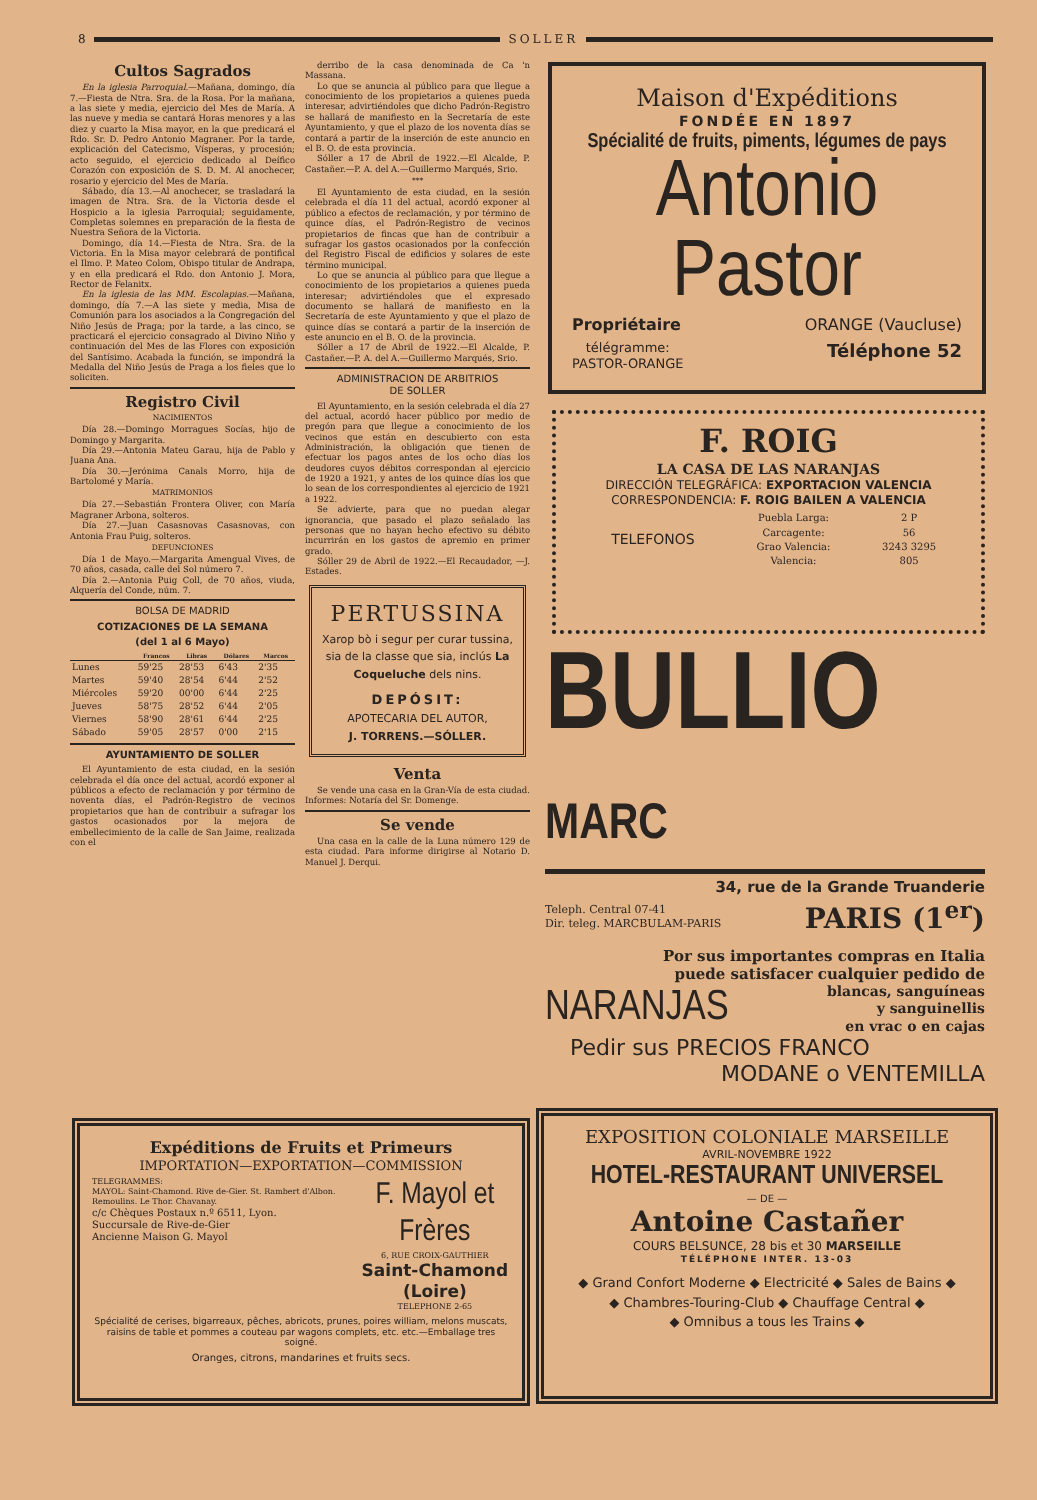8 SOLLER
Cultos Sagrados
En la iglesia Parroquial.—Mañana, domingo, día 7.—Fiesta de Ntra. Sra. de la Rosa. Por la mañana, a las siete y media, ejercicio del Mes de María. A las nueve y media se cantará Horas menores y a las diez y cuarto la Misa mayor, en la que predicará el Rdo. Sr. D. Pedro Antonio Magraner. Por la tarde, explicación del Catecismo, Vísperas, y procesión; acto seguido, el ejercicio dedicado al Deífico Corazón con exposición de S. D. M. Al anochecer, rosario y ejercicio del Mes de María.
Sábado, día 13.—Al anochecer, se trasladará la imagen de Ntra. Sra. de la Victoria desde el Hospicio a la iglesia Parroquial; seguidamente, Completas solemnes en preparación de la fiesta de Nuestra Señora de la Victoria.
Domingo, día 14.—Fiesta de Ntra. Sra. de la Victoria. En la Misa mayor celebrará de pontifical el Ilmo. P. Mateo Colom, Obispo titular de Andrapa, y en ella predicará el Rdo. don Antonio J. Mora, Rector de Felanitx.
En la iglesia de las MM. Escolapias.—Mañana, domingo, día 7.—A las siete y media, Misa de Comunión para los asociados a la Congregación del Niño Jesús de Praga; por la tarde, a las cinco, se practicará el ejercicio consagrado al Divino Niño y continuación del Mes de las Flores con exposición del Santísimo. Acabada la función, se impondrá la Medalla del Niño Jesús de Praga a los fieles que lo soliciten.
Registro Civil
NACIMIENTOS
Día 28.—Domingo Morragues Socías, hijo de Domingo y Margarita.
Día 29.—Antonia Mateu Garau, hija de Pablo y Juana Ana.
Día 30.—Jerónima Canals Morro, hija de Bartolomé y María.
MATRIMONIOS
Día 27.—Sebastián Frontera Oliver, con María Magraner Arbona, solteros.
Día 27.—Juan Casasnovas Casasnovas, con Antonia Frau Puig, solteros.
DEFUNCIONES
Día 1 de Mayo.—Margarita Amengual Vives, de 70 años, casada, calle del Sol número 7.
Día 2.—Antonia Puig Coll, de 70 años, viuda, Alquería del Conde, núm. 7.
BOLSA DE MADRID
COTIZACIONES DE LA SEMANA
(del 1 al 6 Mayo)
| | Francos | Libras | Dólares | Marcos |
| --- | --- | --- | --- | --- |
| Lunes | 59'25 | 28'53 | 6'43 | 2'35 |
| Martes | 59'40 | 28'54 | 6'44 | 2'52 |
| Miércoles | 59'20 | 00'00 | 6'44 | 2'25 |
| Jueves | 58'75 | 28'52 | 6'44 | 2'05 |
| Viernes | 58'90 | 28'61 | 6'44 | 2'25 |
| Sábado | 59'05 | 28'57 | 0'00 | 2'15 |
AYUNTAMIENTO DE SOLLER
El Ayuntamiento de esta ciudad, en la sesión celebrada el día once del actual, acordó exponer al públicos a efecto de reclamación y por término de noventa días, el Padrón-Registro de vecinos propietarios que han de contribuir a sufragar los gastos ocasionados por la mejora de embellecimiento de la calle de San Jaime, realizada con el
derribo de la casa denominada de Ca 'n Massana.
Lo que se anuncia al público para que llegue a conocimiento de los propietarios a quienes pueda interesar, advirtiéndoles que dicho Padrón-Registro se hallará de manifiesto en la Secretaría de este Ayuntamiento, y que el plazo de los noventa días se contará a partir de la inserción de este anuncio en el B. O. de esta provincia.
Sóller a 17 de Abril de 1922.—El Alcalde, P. Castañer.—P. A. del A.—Guillermo Marqués, Srio.
***
El Ayuntamiento de esta ciudad, en la sesión celebrada el día 11 del actual, acordó exponer al público a efectos de reclamación, y por término de quince días, el Padrón-Registro de vecinos propietarios de fincas que han de contribuir a sufragar los gastos ocasionados por la confección del Registro Fiscal de edificios y solares de este término municipal.
Lo que se anuncia al público para que llegue a conocimiento de los propietarios a quienes pueda interesar; advirtiéndoles que el expresado documento se hallará de manifiesto en la Secretaría de este Ayuntamiento y que el plazo de quince días se contará a partir de la inserción de este anuncio en el B. O. de la provincia.
Sóller a 17 de Abril de 1922.—El Alcalde, P. Castañer.—P. A. del A.—Guillermo Marqués, Srio.
ADMINISTRACION DE ARBITRIOS
DE SOLLER
El Ayuntamiento, en la sesión celebrada el día 27 del actual, acordó hacer público por medio de pregón para que llegue a conocimiento de los vecinos que están en descubierto con esta Administración, la obligación que tienen de efectuar los pagos antes de los ocho días los deudores cuyos débitos correspondan al ejercicio de 1920 a 1921, y antes de los quince días los que lo sean de los correspondientes al ejercicio de 1921 a 1922.
Se advierte, para que no puedan alegar ignorancia, que pasado el plazo señalado las personas que no hayan hecho efectivo su débito incurrirán en los gastos de apremio en primer grado.
Sóller 29 de Abril de 1922.—El Recaudador, —J. Estades.
PERTUSSINA
Xarop bò i segur per curar tussina, sia de la classe que sia, inclús La Coqueluche dels nins.
DEPÓSIT:
APOTECARIA DEL AUTOR,
J. TORRENS.—SÓLLER.
Venta
Se vende una casa en la Gran-Vía de esta ciudad. Informes: Notaría del Sr. Domenge.
Se vende
Una casa en la calle de la Luna número 129 de esta ciudad. Para informe dirigirse al Notario D. Manuel J. Derqui.
Maison d'Expéditions
FONDÉE EN 1897
Spécialité de fruits, piments, légumes de pays
Antonio Pastor
Propriétaire ORANGE (Vaucluse)
télégramme:
PASTOR-ORANGE Téléphone 52
F. ROIG
LA CASA DE LAS NARANJAS
DIRECCIÓN TELEGRÁFICA: EXPORTACION VALENCIA
CORRESPONDENCIA: F. ROIG BAILEN A VALENCIA
| TELEFONOS | Puebla Larga: | 2 P |
| | Carcagente: | 56 |
| | Grao Valencia: | 3243 3295 |
| | Valencia: | 805 |
BULLIO MARC
34, rue de la Grande Truanderie
Teleph. Central 07-41
Dir. teleg. MARCBULAM-PARIS PARIS (1<sup>er</sup>)
Por sus importantes compras en Italia
puede satisfacer cualquier pedido de
NARANJAS blancas, sanguíneas
y sanguinellis
en vrac o en cajas
Pedir sus PRECIOS FRANCO
MODANE o VENTEMILLA
Expéditions de Fruits et Primeurs
IMPORTATION—EXPORTATION—COMMISSION
TELEGRAMMES:
MAYOL: Saint-Chamond. Rive de-Gier. St. Rambert d'Albon. Remoulins. Le Thor. Chavanay.
c/c Chèques Postaux n.º 6511, Lyon.
Succursale de Rive-de-Gier
Ancienne Maison G. Mayol
F. Mayol et Frères
6, RUE CROIX-GAUTHIER
Saint-Chamond (Loire)
TELEPHONE 2-65
Spécialité de cerises, bigarreaux, pêches, abricots, prunes, poires william, melons muscats, raisins de table et pommes a couteau par wagons complets, etc. etc.—Emballage tres soigné.
Oranges, citrons, mandarines et fruits secs.
EXPOSITION COLONIALE MARSEILLE
AVRIL-NOVEMBRE 1922
HOTEL-RESTAURANT UNIVERSEL
— DE —
Antoine Castañer
COURS BELSUNCE, 28 bis et 30 MARSEILLE
TÉLÉPHONE INTER. 13-03
◆ Grand Confort Moderne ◆ Electricité ◆ Sales de Bains ◆
◆ Chambres-Touring-Club ◆ Chauffage Central ◆
◆ Omnibus a tous les Trains ◆